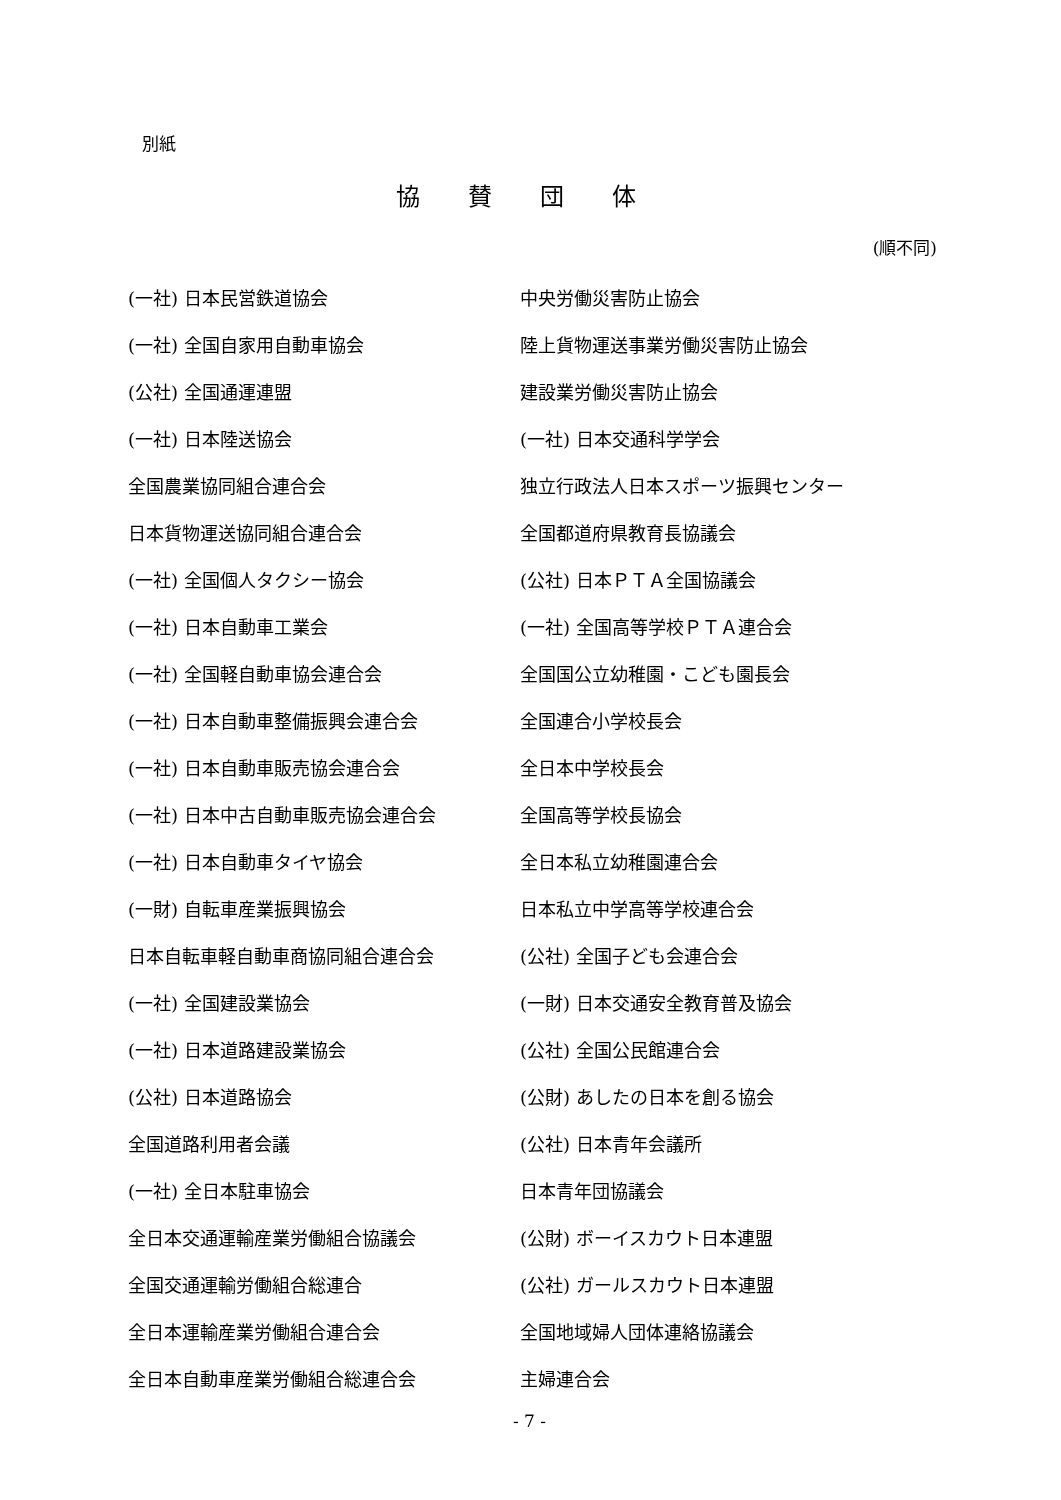別紙
協賛団体
(順不同)
| (一社) 日本民営鉄道協会 | 中央労働災害防止協会 |
| (一社) 全国自家用自動車協会 | 陸上貨物運送事業労働災害防止協会 |
| (公社) 全国通運連盟 | 建設業労働災害防止協会 |
| (一社) 日本陸送協会 | (一社) 日本交通科学学会 |
| 全国農業協同組合連合会 | 独立行政法人日本スポーツ振興センター |
| 日本貨物運送協同組合連合会 | 全国都道府県教育長協議会 |
| (一社) 全国個人タクシー協会 | (公社) 日本ＰＴＡ全国協議会 |
| (一社) 日本自動車工業会 | (一社) 全国高等学校ＰＴＡ連合会 |
| (一社) 全国軽自動車協会連合会 | 全国国公立幼稚園・こども園長会 |
| (一社) 日本自動車整備振興会連合会 | 全国連合小学校長会 |
| (一社) 日本自動車販売協会連合会 | 全日本中学校長会 |
| (一社) 日本中古自動車販売協会連合会 | 全国高等学校長協会 |
| (一社) 日本自動車タイヤ協会 | 全日本私立幼稚園連合会 |
| (一財) 自転車産業振興協会 | 日本私立中学高等学校連合会 |
| 日本自転車軽自動車商協同組合連合会 | (公社) 全国子ども会連合会 |
| (一社) 全国建設業協会 | (一財) 日本交通安全教育普及協会 |
| (一社) 日本道路建設業協会 | (公社) 全国公民館連合会 |
| (公社) 日本道路協会 | (公財) あしたの日本を創る協会 |
| 全国道路利用者会議 | (公社) 日本青年会議所 |
| (一社) 全日本駐車協会 | 日本青年団協議会 |
| 全日本交通運輸産業労働組合協議会 | (公財) ボーイスカウト日本連盟 |
| 全国交通運輸労働組合総連合 | (公社) ガールスカウト日本連盟 |
| 全日本運輸産業労働組合連合会 | 全国地域婦人団体連絡協議会 |
| 全日本自動車産業労働組合総連合会 | 主婦連合会 |
- 7 -